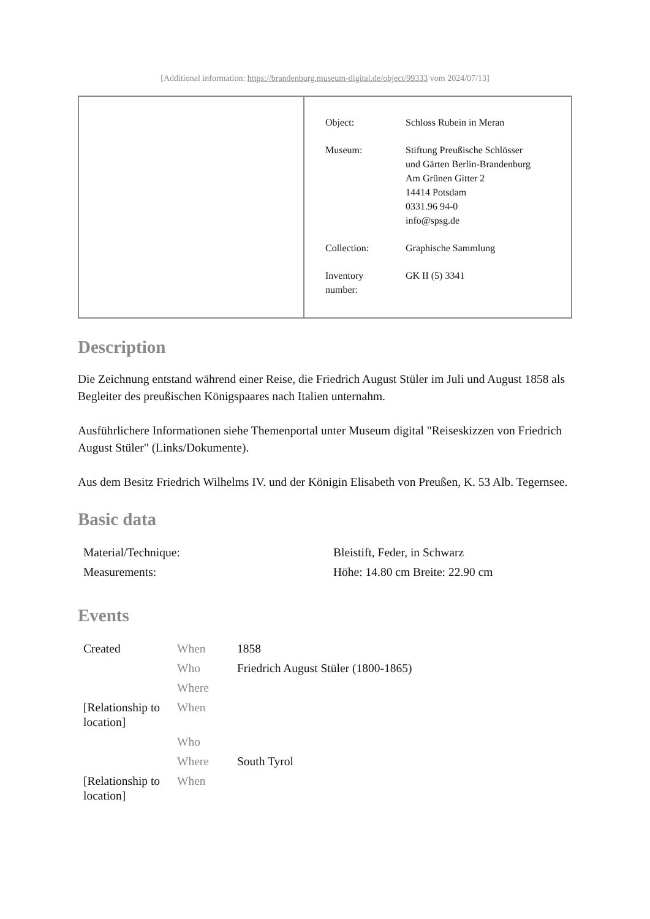[Additional information: https://brandenburg.museum-digital.de/object/99333 vom 2024/07/13]
| Object: | Schloss Rubein in Meran |
| Museum: | Stiftung Preußische Schlösser und Gärten Berlin-Brandenburg Am Grünen Gitter 2 14414 Potsdam 0331.96 94-0 info@spsg.de |
| Collection: | Graphische Sammlung |
| Inventory number: | GK II (5) 3341 |
Description
Die Zeichnung entstand während einer Reise, die Friedrich August Stüler im Juli und August 1858 als Begleiter des preußischen Königspaares nach Italien unternahm.
Ausführlichere Informationen siehe Themenportal unter Museum digital "Reiseskizzen von Friedrich August Stüler" (Links/Dokumente).
Aus dem Besitz Friedrich Wilhelms IV. und der Königin Elisabeth von Preußen, K. 53 Alb. Tegernsee.
Basic data
| Material/Technique: | Bleistift, Feder, in Schwarz |
| Measurements: | Höhe: 14.80 cm Breite: 22.90 cm |
Events
| Created | When | 1858 |
| | Who | Friedrich August Stüler (1800-1865) |
| | Where | |
| [Relationship to location] | When | |
| | Who | |
| | Where | South Tyrol |
| [Relationship to location] | When | |